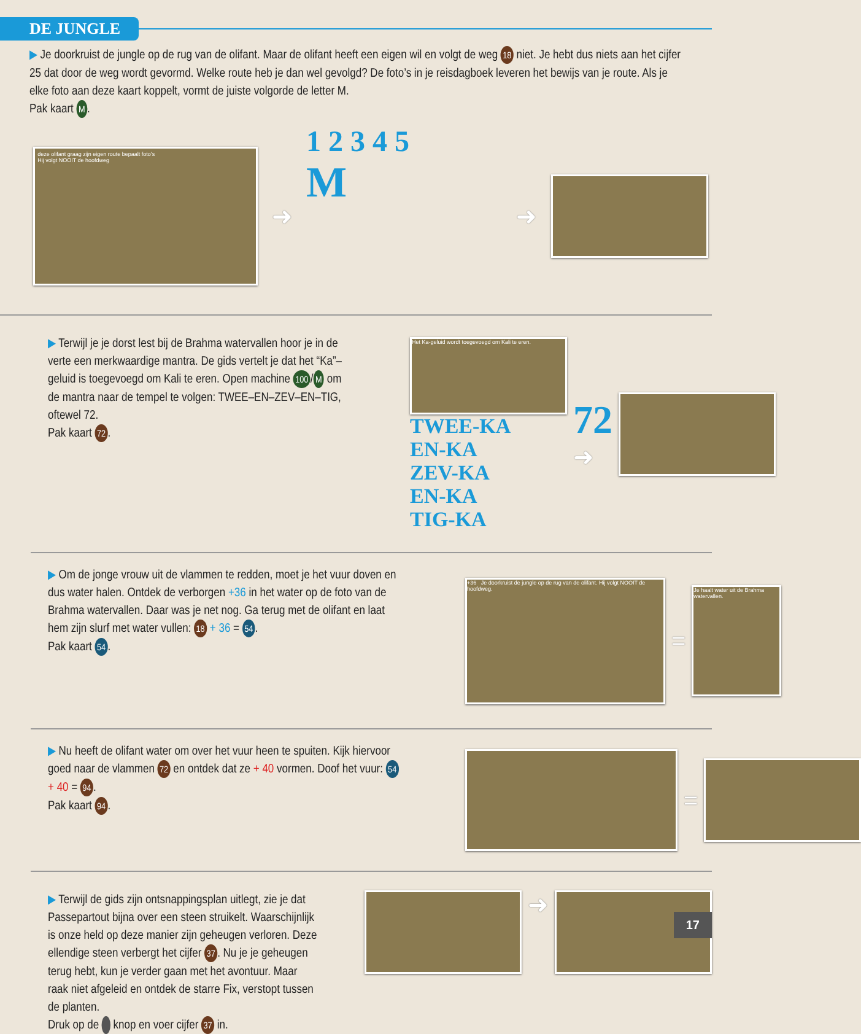DE JUNGLE
▶ Je doorkruist de jungle op de rug van de olifant. Maar de olifant heeft een eigen wil en volgt de weg 18 niet. Je hebt dus niets aan het cijfer 25 dat door de weg wordt gevormd. Welke route heb je dan wel gevolgd? De foto’s in je reisdagboek leveren het bewijs van je route. Als je elke foto aan deze kaart koppelt, vormt de juiste volgorde de letter M.
Pak kaart M.
deze olifant graag zijn eigen route bepaalt foto’s
Hij volgt NOOIT de hoofdweg
➜
1 2 3 4 5
M
➜
▶ Terwijl je je dorst lest bij de Brahma watervallen hoor je in de verte een merkwaardige mantra. De gids vertelt je dat het “Ka”–geluid is toegevoegd om Kali te eren. Open machine 100 / M om de mantra naar de tempel te volgen: TWEE–EN–ZEV–EN–TIG, oftewel 72.
Pak kaart 72.
Het Ka-geluid wordt toegevoegd om Kali te eren.
TWEE-KA
EN-KA
ZEV-KA
EN-KA
TIG-KA
72
➜
▶ Om de jonge vrouw uit de vlammen te redden, moet je het vuur doven en dus water halen. Ontdek de verborgen +36 in het water op de foto van de Brahma watervallen. Daar was je net nog. Ga terug met de olifant en laat hem zijn slurf met water vullen: 18 + 36 = 54.
Pak kaart 54.
+36 Je doorkruist de jungle op de rug van de olifant. Hij volgt NOOIT de hoofdweg.
=
Je haalt water uit de Brahma watervallen.
▶ Nu heeft de olifant water om over het vuur heen te spuiten. Kijk hiervoor goed naar de vlammen 72 en ontdek dat ze + 40 vormen. Doof het vuur: 54 + 40 = 94.
Pak kaart 94.
=
▶ Terwijl de gids zijn ontsnappingsplan uitlegt, zie je dat Passepartout bijna over een steen struikelt. Waarschijnlijk is onze held op deze manier zijn geheugen verloren. Deze ellendige steen verbergt het cijfer 37. Nu je je geheugen terug hebt, kun je verder gaan met het avontuur. Maar raak niet afgeleid en ontdek de starre Fix, verstopt tussen de planten.
Druk op de knop en voer cijfer 37 in.
➜
17